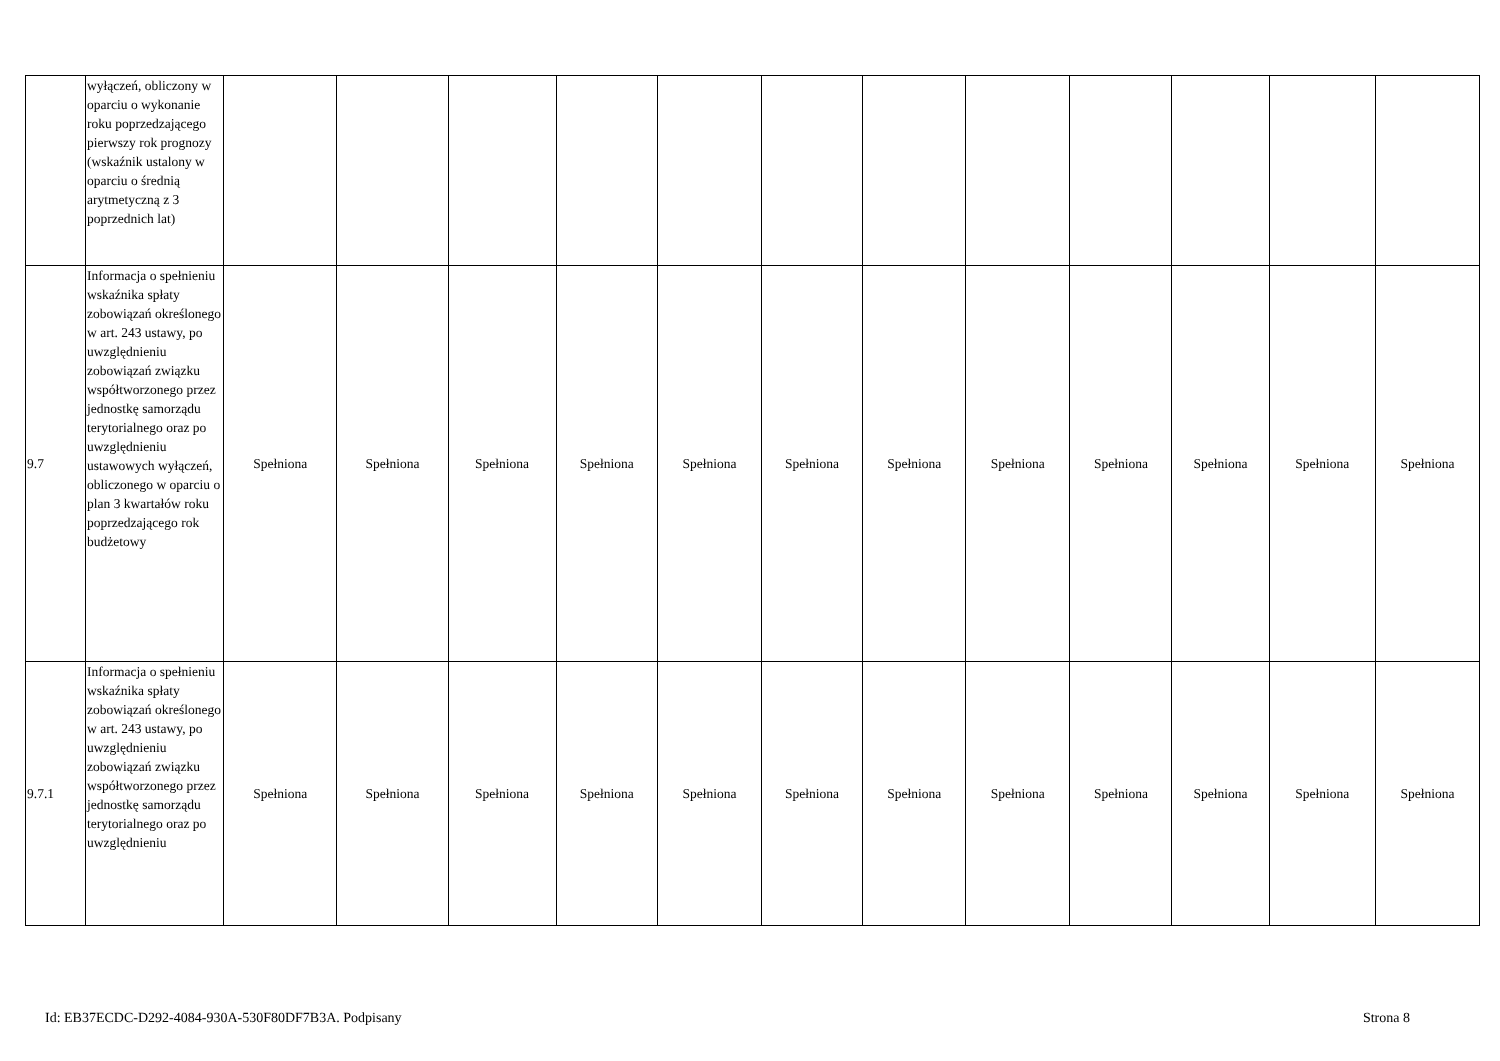| | wyłączeń, obliczony w oparciu o wykonanie roku poprzedzającego pierwszy rok prognozy (wskaźnik ustalony w oparciu o średnią arytmetyczną z 3 poprzednich lat) | | | | | | | | | | | | |
| 9.7 | Informacja o spełnieniu wskaźnika spłaty zobowiązań określonego w art. 243 ustawy, po uwzględnieniu zobowiązań związku współtworzonego przez jednostkę samorządu terytorialnego oraz po uwzględnieniu ustawowych wyłączeń, obliczonego w oparciu o plan 3 kwartałów roku poprzedzającego rok budżetowy | Spełniona | Spełniona | Spełniona | Spełniona | Spełniona | Spełniona | Spełniona | Spełniona | Spełniona | Spełniona | Spełniona | Spełniona |
| 9.7.1 | Informacja o spełnieniu wskaźnika spłaty zobowiązań określonego w art. 243 ustawy, po uwzględnieniu zobowiązań związku współtworzonego przez jednostkę samorządu terytorialnego oraz po uwzględnieniu | Spełniona | Spełniona | Spełniona | Spełniona | Spełniona | Spełniona | Spełniona | Spełniona | Spełniona | Spełniona | Spełniona | Spełniona |
Id: EB37ECDC-D292-4084-930A-530F80DF7B3A. Podpisany Strona 8